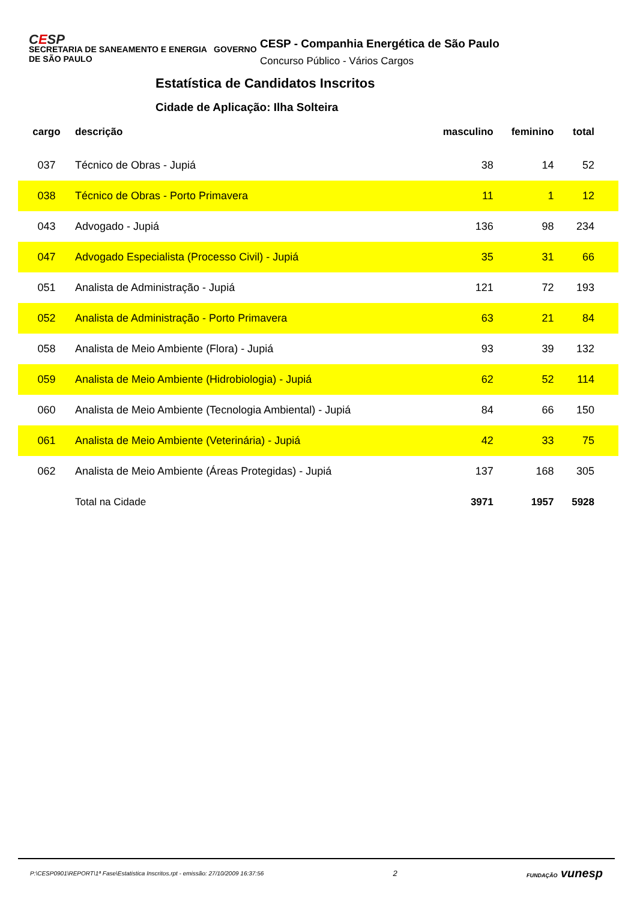CESP
SECRETARIA DE SANEAMENTO E ENERGIA GOVERNO DE SÃO PAULO
CESP - Companhia Energética de São Paulo
Concurso Público - Vários Cargos
Estatística de Candidatos Inscritos
Cidade de Aplicação: Ilha Solteira
| cargo | descrição | masculino | feminino | total |
| --- | --- | --- | --- | --- |
| 037 | Técnico de Obras - Jupiá | 38 | 14 | 52 |
| 038 | Técnico de Obras - Porto Primavera | 11 | 1 | 12 |
| 043 | Advogado - Jupiá | 136 | 98 | 234 |
| 047 | Advogado Especialista (Processo Civil) - Jupiá | 35 | 31 | 66 |
| 051 | Analista de Administração - Jupiá | 121 | 72 | 193 |
| 052 | Analista de Administração - Porto Primavera | 63 | 21 | 84 |
| 058 | Analista de Meio Ambiente (Flora) - Jupiá | 93 | 39 | 132 |
| 059 | Analista de Meio Ambiente (Hidrobiologia) - Jupiá | 62 | 52 | 114 |
| 060 | Analista de Meio Ambiente (Tecnologia Ambiental) - Jupiá | 84 | 66 | 150 |
| 061 | Analista de Meio Ambiente (Veterinária) - Jupiá | 42 | 33 | 75 |
| 062 | Analista de Meio Ambiente (Áreas Protegidas) - Jupiá | 137 | 168 | 305 |
| | Total na Cidade | 3971 | 1957 | 5928 |
P:\CESP0901\REPORT\1ª Fase\Estatistica Inscritos.rpt - emissão: 27/10/2009 16:37:56 2 FUNDAÇÃO vunesp